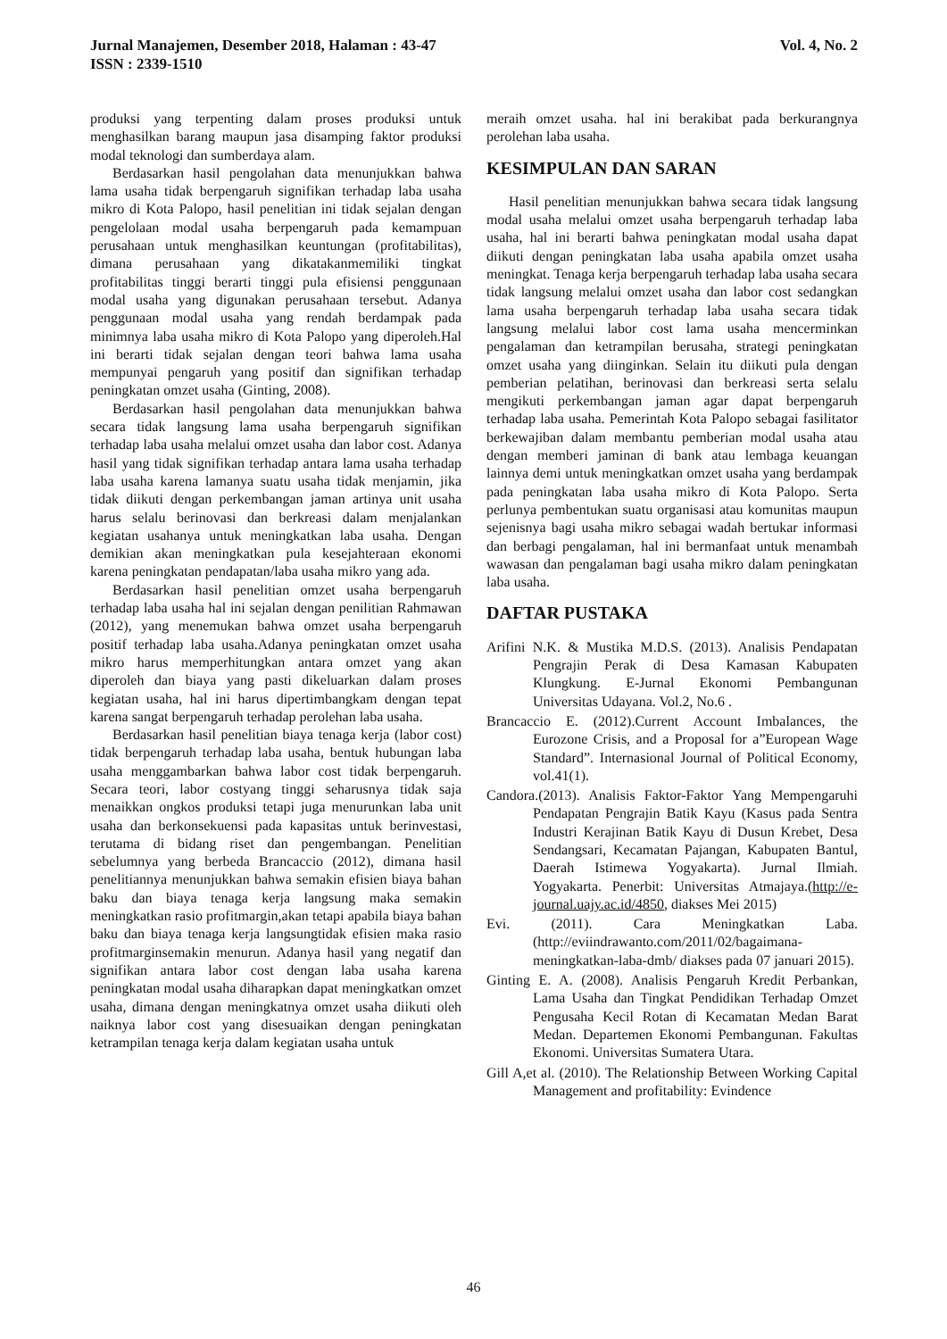Jurnal Manajemen, Desember 2018, Halaman : 43-47
ISSN : 2339-1510
Vol. 4, No. 2
produksi yang terpenting dalam proses produksi untuk menghasilkan barang maupun jasa disamping faktor produksi modal teknologi dan sumberdaya alam.
Berdasarkan hasil pengolahan data menunjukkan bahwa lama usaha tidak berpengaruh signifikan terhadap laba usaha mikro di Kota Palopo, hasil penelitian ini tidak sejalan dengan pengelolaan modal usaha berpengaruh pada kemampuan perusahaan untuk menghasilkan keuntungan (profitabilitas), dimana perusahaan yang dikatakanmemiliki tingkat profitabilitas tinggi berarti tinggi pula efisiensi penggunaan modal usaha yang digunakan perusahaan tersebut. Adanya penggunaan modal usaha yang rendah berdampak pada minimnya laba usaha mikro di Kota Palopo yang diperoleh.Hal ini berarti tidak sejalan dengan teori bahwa lama usaha mempunyai pengaruh yang positif dan signifikan terhadap peningkatan omzet usaha (Ginting, 2008).
Berdasarkan hasil pengolahan data menunjukkan bahwa secara tidak langsung lama usaha berpengaruh signifikan terhadap laba usaha melalui omzet usaha dan labor cost. Adanya hasil yang tidak signifikan terhadap antara lama usaha terhadap laba usaha karena lamanya suatu usaha tidak menjamin, jika tidak diikuti dengan perkembangan jaman artinya unit usaha harus selalu berinovasi dan berkreasi dalam menjalankan kegiatan usahanya untuk meningkatkan laba usaha. Dengan demikian akan meningkatkan pula kesejahteraan ekonomi karena peningkatan pendapatan/laba usaha mikro yang ada.
Berdasarkan hasil penelitian omzet usaha berpengaruh terhadap laba usaha hal ini sejalan dengan penilitian Rahmawan (2012), yang menemukan bahwa omzet usaha berpengaruh positif terhadap laba usaha.Adanya peningkatan omzet usaha mikro harus memperhitungkan antara omzet yang akan diperoleh dan biaya yang pasti dikeluarkan dalam proses kegiatan usaha, hal ini harus dipertimbangkam dengan tepat karena sangat berpengaruh terhadap perolehan laba usaha.
Berdasarkan hasil penelitian biaya tenaga kerja (labor cost) tidak berpengaruh terhadap laba usaha, bentuk hubungan laba usaha menggambarkan bahwa labor cost tidak berpengaruh. Secara teori, labor costyang tinggi seharusnya tidak saja menaikkan ongkos produksi tetapi juga menurunkan laba unit usaha dan berkonsekuensi pada kapasitas untuk berinvestasi, terutama di bidang riset dan pengembangan. Penelitian sebelumnya yang berbeda Brancaccio (2012), dimana hasil penelitiannya menunjukkan bahwa semakin efisien biaya bahan baku dan biaya tenaga kerja langsung maka semakin meningkatkan rasio profitmargin,akan tetapi apabila biaya bahan baku dan biaya tenaga kerja langsungtidak efisien maka rasio profitmarginsemakin menurun. Adanya hasil yang negatif dan signifikan antara labor cost dengan laba usaha karena peningkatan modal usaha diharapkan dapat meningkatkan omzet usaha, dimana dengan meningkatnya omzet usaha diikuti oleh naiknya labor cost yang disesuaikan dengan peningkatan ketrampilan tenaga kerja dalam kegiatan usaha untuk
meraih omzet usaha. hal ini berakibat pada berkurangnya perolehan laba usaha.
KESIMPULAN DAN SARAN
Hasil penelitian menunjukkan bahwa secara tidak langsung modal usaha melalui omzet usaha berpengaruh terhadap laba usaha, hal ini berarti bahwa peningkatan modal usaha dapat diikuti dengan peningkatan laba usaha apabila omzet usaha meningkat. Tenaga kerja berpengaruh terhadap laba usaha secara tidak langsung melalui omzet usaha dan labor cost sedangkan lama usaha berpengaruh terhadap laba usaha secara tidak langsung melalui labor cost lama usaha mencerminkan pengalaman dan ketrampilan berusaha, strategi peningkatan omzet usaha yang diinginkan. Selain itu diikuti pula dengan pemberian pelatihan, berinovasi dan berkreasi serta selalu mengikuti perkembangan jaman agar dapat berpengaruh terhadap laba usaha. Pemerintah Kota Palopo sebagai fasilitator berkewajiban dalam membantu pemberian modal usaha atau dengan memberi jaminan di bank atau lembaga keuangan lainnya demi untuk meningkatkan omzet usaha yang berdampak pada peningkatan laba usaha mikro di Kota Palopo. Serta perlunya pembentukan suatu organisasi atau komunitas maupun sejenisnya bagi usaha mikro sebagai wadah bertukar informasi dan berbagi pengalaman, hal ini bermanfaat untuk menambah wawasan dan pengalaman bagi usaha mikro dalam peningkatan laba usaha.
DAFTAR PUSTAKA
Arifini N.K. & Mustika M.D.S. (2013). Analisis Pendapatan Pengrajin Perak di Desa Kamasan Kabupaten Klungkung. E-Jurnal Ekonomi Pembangunan Universitas Udayana. Vol.2, No.6 .
Brancaccio E. (2012).Current Account Imbalances, the Eurozone Crisis, and a Proposal for a”European Wage Standard”. Internasional Journal of Political Economy, vol.41(1).
Candora.(2013). Analisis Faktor-Faktor Yang Mempengaruhi Pendapatan Pengrajin Batik Kayu (Kasus pada Sentra Industri Kerajinan Batik Kayu di Dusun Krebet, Desa Sendangsari, Kecamatan Pajangan, Kabupaten Bantul, Daerah Istimewa Yogyakarta). Jurnal Ilmiah. Yogyakarta. Penerbit: Universitas Atmajaya.(http://e-journal.uajy.ac.id/4850, diakses Mei 2015)
Evi. (2011). Cara Meningkatkan Laba. (http://eviindrawanto.com/2011/02/bagaimana-meningkatkan-laba-dmb/ diakses pada 07 januari 2015).
Ginting E. A. (2008). Analisis Pengaruh Kredit Perbankan, Lama Usaha dan Tingkat Pendidikan Terhadap Omzet Pengusaha Kecil Rotan di Kecamatan Medan Barat Medan. Departemen Ekonomi Pembangunan. Fakultas Ekonomi. Universitas Sumatera Utara.
Gill A,et al. (2010). The Relationship Between Working Capital Management and profitability: Evindence
46